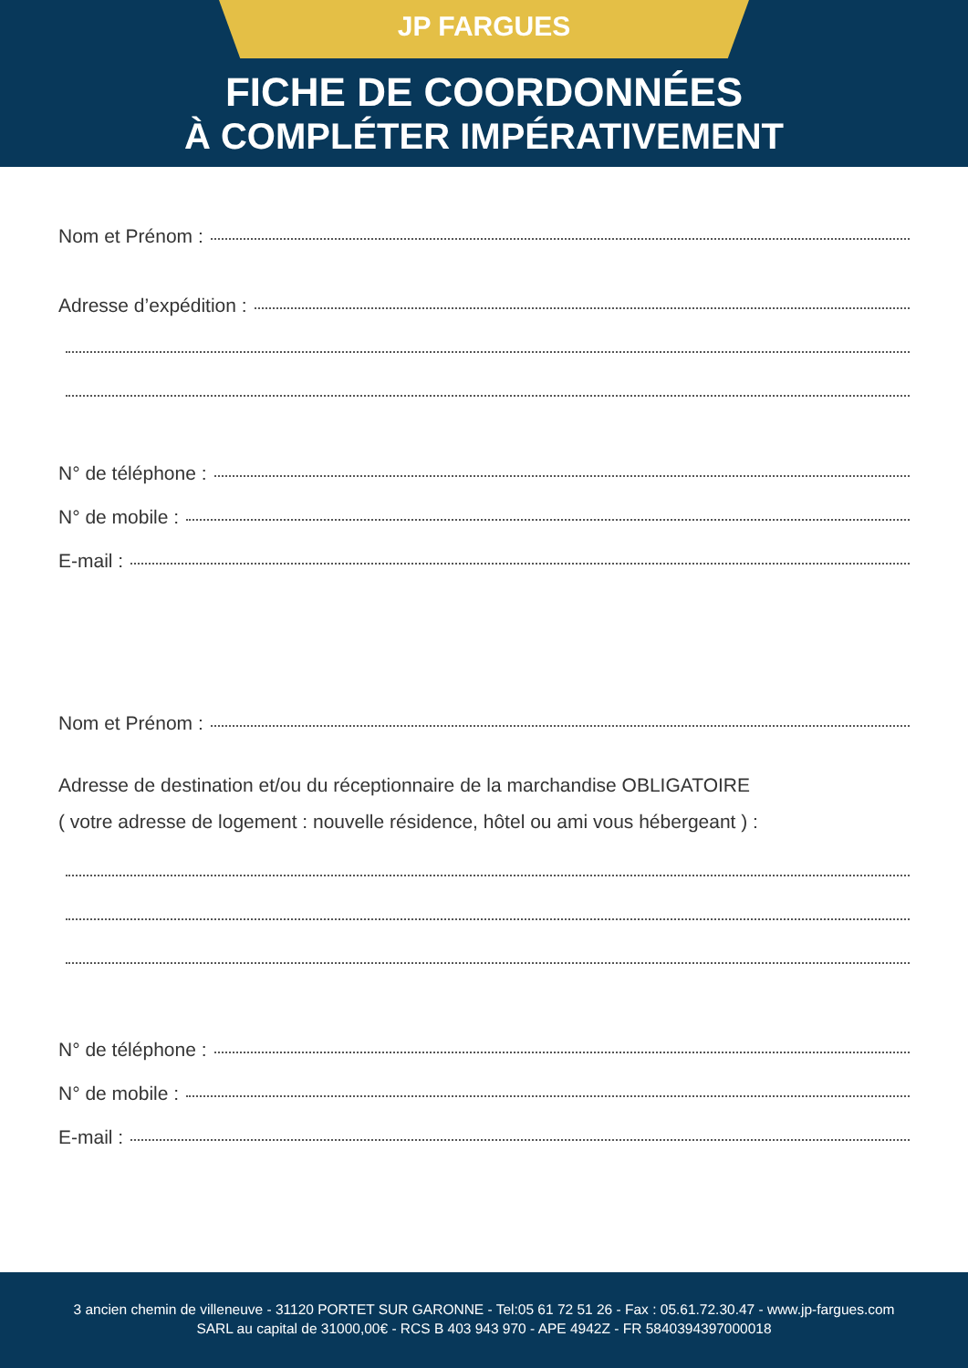JP FARGUES
FICHE DE COORDONNÉES
À COMPLÉTER IMPÉRATIVEMENT
Nom et Prénom :
Adresse d’expédition :
N° de téléphone :
N° de mobile :
E-mail :
Nom et Prénom :
Adresse de destination et/ou du réceptionnaire de la marchandise OBLIGATOIRE
( votre adresse de logement : nouvelle résidence, hôtel ou ami vous hébergeant ) :
N° de téléphone :
N° de mobile :
E-mail :
3 ancien chemin de villeneuve - 31120 PORTET SUR GARONNE - Tel:05 61 72 51 26 - Fax : 05.61.72.30.47 - www.jp-fargues.com
SARL au capital de 31000,00€ - RCS B 403 943 970 - APE 4942Z - FR 5840394397000018